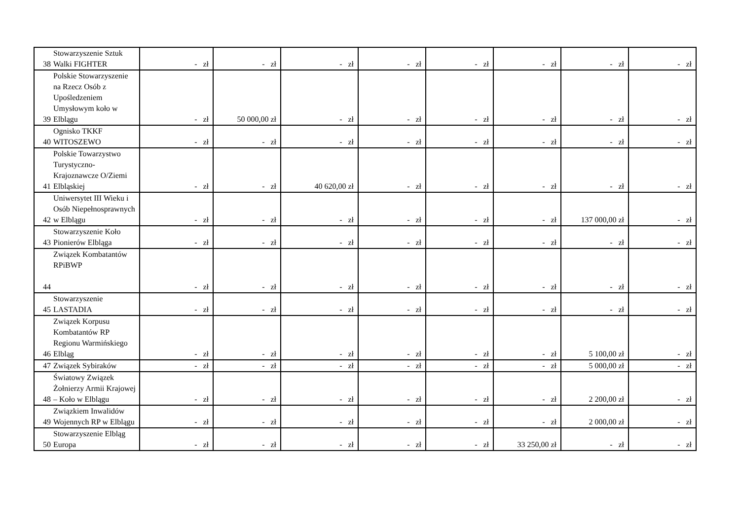| 38 | Stowarzyszenie Sztuk Walki FIGHTER | - zł | - zł | - zł | - zł | - zł | - zł | - zł | - zł |
| 39 | Polskie Stowarzyszenie na Rzecz Osób z Upośledzeniem Umysłowym koło w Elblągu | - zł | 50 000,00 zł | - zł | - zł | - zł | - zł | - zł | - zł |
| 40 | Ognisko TKKF WITOSZEWO | - zł | - zł | - zł | - zł | - zł | - zł | - zł | - zł |
| 41 | Polskie Towarzystwo Turystyczno-Krajoznawcze O/Ziemi Elbląskiej | - zł | - zł | 40 620,00 zł | - zł | - zł | - zł | - zł | - zł |
| 42 | Uniwersytet III Wieku i Osób Niepełnosprawnych w Elblągu | - zł | - zł | - zł | - zł | - zł | - zł | 137 000,00 zł | - zł |
| 43 | Stowarzyszenie Koło Pionierów Elbląga | - zł | - zł | - zł | - zł | - zł | - zł | - zł | - zł |
| 44 | Związek Kombatantów RPiBWP | - zł | - zł | - zł | - zł | - zł | - zł | - zł | - zł |
| 45 | Stowarzyszenie LASTADIA | - zł | - zł | - zł | - zł | - zł | - zł | - zł | - zł |
| 46 | Związek Korpusu Kombatantów RP Regionu Warmińskiego Elbląg | - zł | - zł | - zł | - zł | - zł | - zł | 5 100,00 zł | - zł |
| 47 | Związek Sybiraków | - zł | - zł | - zł | - zł | - zł | - zł | 5 000,00 zł | - zł |
| 48 | Światowy Związek Żołnierzy Armii Krajowej – Koło w Elblągu | - zł | - zł | - zł | - zł | - zł | - zł | 2 200,00 zł | - zł |
| 49 | Związkiem Inwalidów Wojennych RP w Elblągu | - zł | - zł | - zł | - zł | - zł | - zł | 2 000,00 zł | - zł |
| 50 | Stowarzyszenie Elbląg Europa | - zł | - zł | - zł | - zł | - zł | 33 250,00 zł | - zł | - zł |